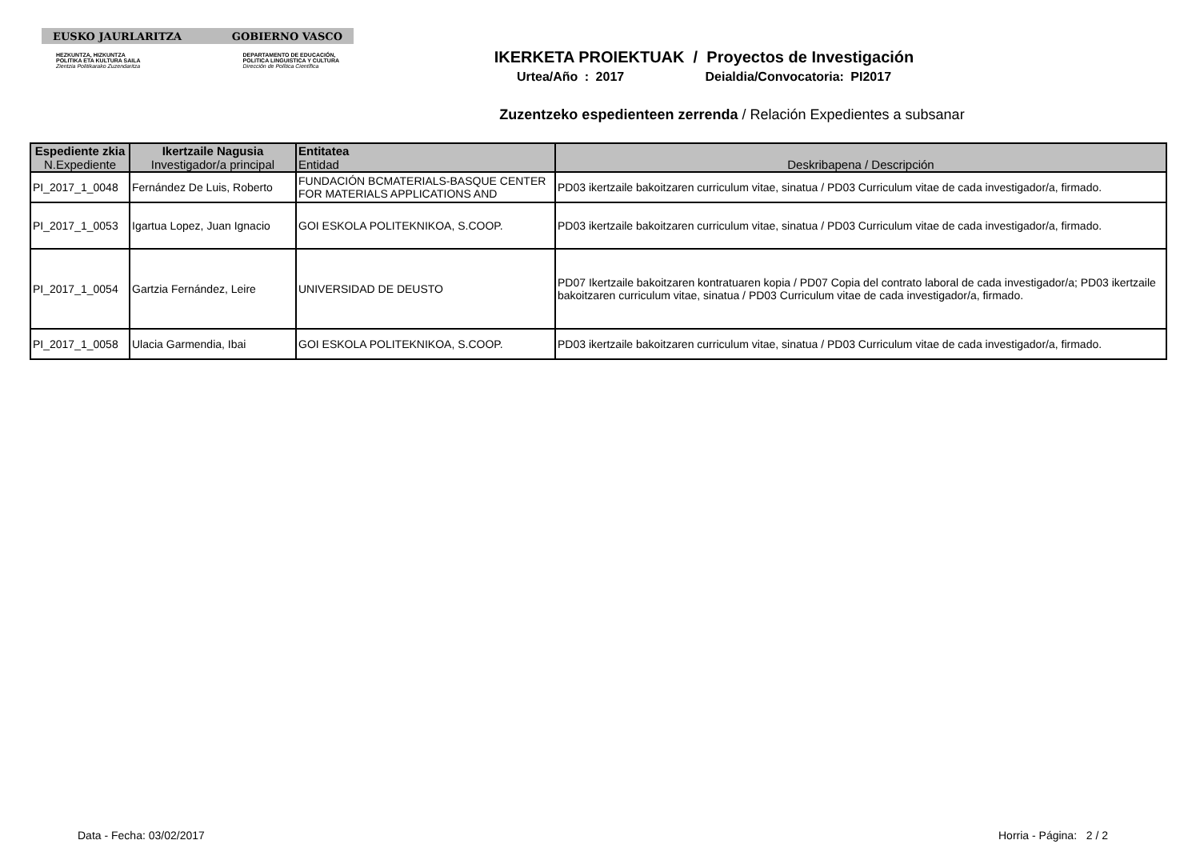EUSKO JAURLARITZA GOBIERNO VASCO
HEZKUNTZA, HIZKUNTZA
POLITIKA ETA KULTURA SAILA
Zientzia Politikarako Zuzendaritza
DEPARTAMENTO DE EDUCACIÓN,
POLITICA LINGUISTICA Y CULTURA
Dirección de Política Científica
IKERKETA PROIEKTUAK / Proyectos de Investigación
Urtea/Año : 2017 Deialdia/Convocatoria: PI2017
Zuzentzeko espedienteen zerrenda / Relación Expedientes a subsanar
| Espediente zkia N.Expediente | Ikertzaile Nagusia Investigador/a principal | Entitatea Entidad | Deskribapena / Descripción |
| --- | --- | --- | --- |
| PI_2017_1_0048 | Fernández De Luis, Roberto | FUNDACIÓN BCMATERIALS-BASQUE CENTER FOR MATERIALS APPLICATIONS AND | PD03 ikertzaile bakoitzaren curriculum vitae, sinatua / PD03 Curriculum vitae de cada investigador/a, firmado. |
| PI_2017_1_0053 | Igartua Lopez, Juan Ignacio | GOI ESKOLA POLITEKNIKOA, S.COOP. | PD03 ikertzaile bakoitzaren curriculum vitae, sinatua / PD03 Curriculum vitae de cada investigador/a, firmado. |
| PI_2017_1_0054 | Gartzia Fernández, Leire | UNIVERSIDAD DE DEUSTO | PD07 Ikertzaile bakoitzaren kontratuaren kopia / PD07 Copia del contrato laboral de cada investigador/a; PD03 ikertzaile bakoitzaren curriculum vitae, sinatua / PD03 Curriculum vitae de cada investigador/a, firmado. |
| PI_2017_1_0058 | Ulacia Garmendia, Ibai | GOI ESKOLA POLITEKNIKOA, S.COOP. | PD03 ikertzaile bakoitzaren curriculum vitae, sinatua / PD03 Curriculum vitae de cada investigador/a, firmado. |
Data - Fecha: 03/02/2017 Horria - Página: 2 / 2